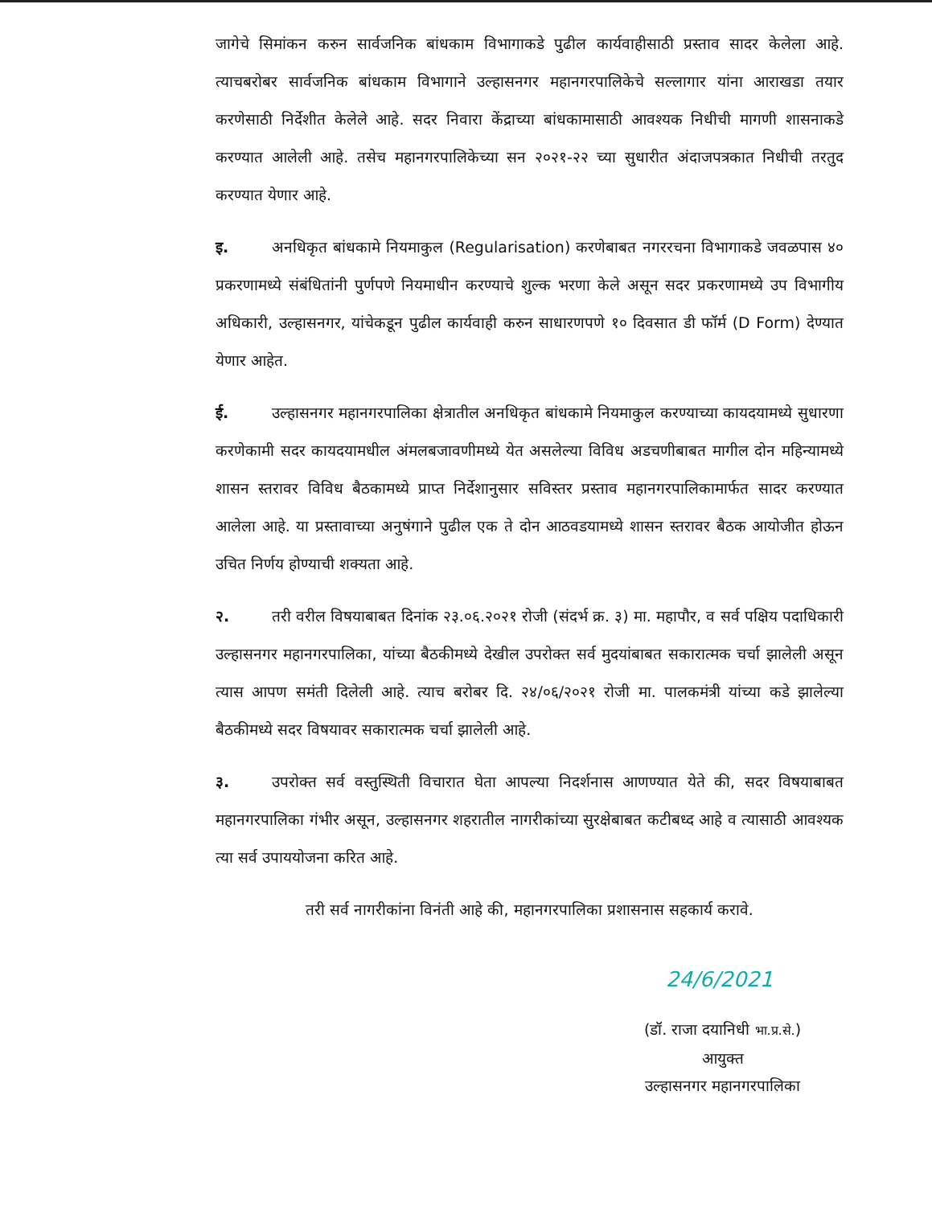जागेचे सिमांकन करुन सार्वजनिक बांधकाम विभागाकडे पुढील कार्यवाहीसाठी प्रस्ताव सादर केलेला आहे. त्याचबरोबर सार्वजनिक बांधकाम विभागाने उल्हासनगर महानगरपालिकेचे सल्लागार यांना आराखडा तयार करणेसाठी निर्देशीत केलेले आहे. सदर निवारा केंद्राच्या बांधकामासाठी आवश्यक निधीची मागणी शासनाकडे करण्यात आलेली आहे. तसेच महानगरपालिकेच्या सन २०२१-२२ च्या सुधारीत अंदाजपत्रकात निधीची तरतुद करण्यात येणार आहे.
इ. अनधिकृत बांधकामे नियमाकुल (Regularisation) करणेबाबत नगररचना विभागाकडे जवळपास ४० प्रकरणामध्ये संबंधितांनी पुर्णपणे नियमाधीन करण्याचे शुल्क भरणा केले असून सदर प्रकरणामध्ये उप विभागीय अधिकारी, उल्हासनगर, यांचेकडून पुढील कार्यवाही करुन साधारणपणे १० दिवसात डी फॉर्म (D Form) देण्यात येणार आहेत.
ई. उल्हासनगर महानगरपालिका क्षेत्रातील अनधिकृत बांधकामे नियमाकुल करण्याच्या कायदयामध्ये सुधारणा करणेकामी सदर कायदयामधील अंमलबजावणीमध्ये येत असलेल्या विविध अडचणीबाबत मागील दोन महिन्यामध्ये शासन स्तरावर विविध बैठकामध्ये प्राप्त निर्देशानुसार सविस्तर प्रस्ताव महानगरपालिकामार्फत सादर करण्यात आलेला आहे. या प्रस्तावाच्या अनुषंगाने पुढील एक ते दोन आठवडयामध्ये शासन स्तरावर बैठक आयोजीत होऊन उचित निर्णय होण्याची शक्यता आहे.
२. तरी वरील विषयाबाबत दिनांक २३.०६.२०२१ रोजी (संदर्भ क्र. ३) मा. महापौर, व सर्व पक्षिय पदाधिकारी उल्हासनगर महानगरपालिका, यांच्या बैठकीमध्ये देखील उपरोक्त सर्व मुदयांबाबत सकारात्मक चर्चा झालेली असून त्यास आपण समंती दिलेली आहे. त्याच बरोबर दि. २४/०६/२०२१ रोजी मा. पालकमंत्री यांच्या कडे झालेल्या बैठकीमध्ये सदर विषयावर सकारात्मक चर्चा झालेली आहे.
३. उपरोक्त सर्व वस्तुस्थिती विचारात घेता आपल्या निदर्शनास आणण्यात येते की, सदर विषयाबाबत महानगरपालिका गंभीर असून, उल्हासनगर शहरातील नागरीकांच्या सुरक्षेबाबत कटीबध्द आहे व त्यासाठी आवश्यक त्या सर्व उपाययोजना करित आहे.
तरी सर्व नागरीकांना विनंती आहे की, महानगरपालिका प्रशासनास सहकार्य करावे.
24/6/2021
(डॉ. राजा दयानिधी भा.प्र.से.)
आयुक्त
उल्हासनगर महानगरपालिका